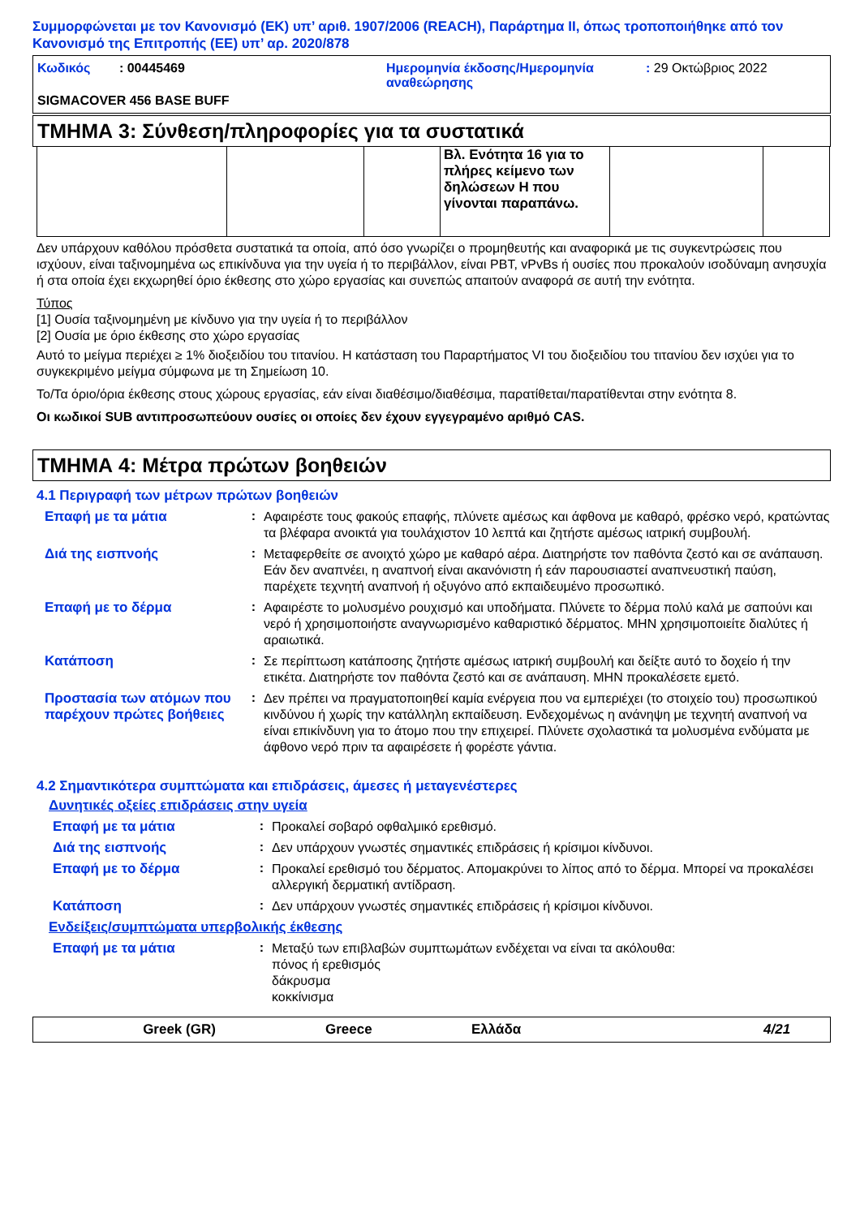Συμμορφώνεται με τον Κανονισμό (ΕΚ) υπ’ αριθ. 1907/2006 (REACH), Παράρτημα II, όπως τροποποιήθηκε από τον Κανονισμό της Επιτροπής (ΕΕ) υπ’ αρ. 2020/878
Κωδικός : 00445469 Ημερομηνία έκδοσης/Ημερομηνία αναθεώρησης
: 29 Οκτώβριος 2022
SIGMACOVER 456 BASE BUFF
ΤΜΗΜΑ 3: Σύνθεση/πληροφορίες για τα συστατικά
| | | | Βλ. Ενότητα 16 για το πλήρες κείμενο των δηλώσεων H που γίνονται παραπάνω. | | |
Δεν υπάρχουν καθόλου πρόσθετα συστατικά τα οποία, από όσο γνωρίζει ο προμηθευτής και αναφορικά με τις συγκεντρώσεις που ισχύουν, είναι ταξινομημένα ως επικίνδυνα για την υγεία ή το περιβάλλον, είναι PBT, vPvBs ή ουσίες που προκαλούν ισοδύναμη ανησυχία ή στα οποία έχει εκχωρηθεί όριο έκθεσης στο χώρο εργασίας και συνεπώς απαιτούν αναφορά σε αυτή την ενότητα.
Τύπος
[1] Ουσία ταξινομημένη με κίνδυνο για την υγεία ή το περιβάλλον
[2] Ουσία με όριο έκθεσης στο χώρο εργασίας
Αυτό το μείγμα περιέχει ≥ 1% διοξειδίου του τιτανίου. Η κατάσταση του Παραρτήματος VI του διοξειδίου του τιτανίου δεν ισχύει για το συγκεκριμένο μείγμα σύμφωνα με τη Σημείωση 10.
Το/Τα όριο/όρια έκθεσης στους χώρους εργασίας, εάν είναι διαθέσιμο/διαθέσιμα, παρατίθεται/παρατίθενται στην ενότητα 8.
Οι κωδικοί SUB αντιπροσωπεύουν ουσίες οι οποίες δεν έχουν εγγεγραμένο αριθμό CAS.
ΤΜΗΜΑ 4: Μέτρα πρώτων βοηθειών
4.1 Περιγραφή των μέτρων πρώτων βοηθειών
Επαφή με τα μάτια :
Αφαιρέστε τους φακούς επαφής, πλύνετε αμέσως και άφθονα με καθαρό, φρέσκο νερό, κρατώντας τα βλέφαρα ανοικτά για τουλάχιστον 10 λεπτά και ζητήστε αμέσως ιατρική συμβουλή.
Διά της εισπνοής :
Μεταφερθείτε σε ανοιχτό χώρο με καθαρό αέρα. Διατηρήστε τον παθόντα ζεστό και σε ανάπαυση. Εάν δεν αναπνέει, η αναπνοή είναι ακανόνιστη ή εάν παρουσιαστεί αναπνευστική παύση, παρέχετε τεχνητή αναπνοή ή οξυγόνο από εκπαιδευμένο προσωπικό.
Επαφή με το δέρμα :
Αφαιρέστε το μολυσμένο ρουχισμό και υποδήματα. Πλύνετε το δέρμα πολύ καλά με σαπούνι και νερό ή χρησιμοποιήστε αναγνωρισμένο καθαριστικό δέρματος. ΜΗΝ χρησιμοποιείτε διαλύτες ή αραιωτικά.
Κατάποση :
Σε περίπτωση κατάποσης ζητήστε αμέσως ιατρική συμβουλή και δείξτε αυτό το δοχείο ή την ετικέτα. Διατηρήστε τον παθόντα ζεστό και σε ανάπαυση. ΜΗΝ προκαλέσετε εμετό.
Προστασία των ατόμων που παρέχουν πρώτες βοήθειες
:
Δεν πρέπει να πραγματοποιηθεί καμία ενέργεια που να εμπεριέχει (το στοιχείο του) προσωπικού κινδύνου ή χωρίς την κατάλληλη εκπαίδευση. Ενδεχομένως η ανάνηψη με τεχνητή αναπνοή να είναι επικίνδυνη για το άτομο που την επιχειρεί. Πλύνετε σχολαστικά τα μολυσμένα ενδύματα με άφθονο νερό πριν τα αφαιρέσετε ή φορέστε γάντια.
4.2 Σημαντικότερα συμπτώματα και επιδράσεις, άμεσες ή μεταγενέστερες
Δυνητικές οξείες επιδράσεις στην υγεία
Επαφή με τα μάτια :
Προκαλεί σοβαρό οφθαλμικό ερεθισμό.
Διά της εισπνοής :
Δεν υπάρχουν γνωστές σημαντικές επιδράσεις ή κρίσιμοι κίνδυνοι.
Επαφή με το δέρμα :
Προκαλεί ερεθισμό του δέρματος. Απομακρύνει το λίπος από το δέρμα. Μπορεί να προκαλέσει αλλεργική δερματική αντίδραση.
Κατάποση :
Δεν υπάρχουν γνωστές σημαντικές επιδράσεις ή κρίσιμοι κίνδυνοι.
Ενδείξεις/συμπτώματα υπερβολικής έκθεσης
Επαφή με τα μάτια :
Μεταξύ των επιβλαβών συμπτωμάτων ενδέχεται να είναι τα ακόλουθα:
πόνος ή ερεθισμός
δάκρυσμα
κοκκίνισμα
Greek (GR) Greece Ελλάδα 4/21